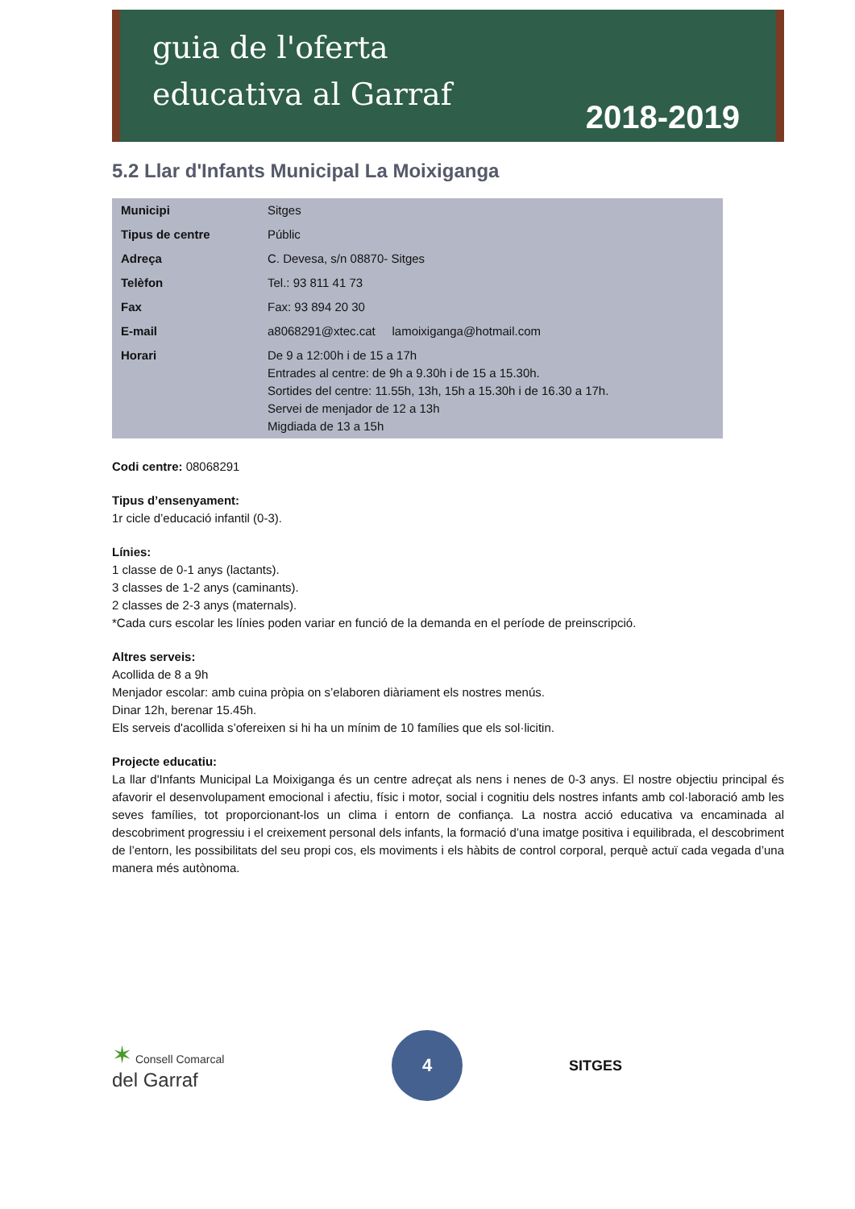guia de l'oferta
educativa al Garraf
2018-2019
5.2 Llar d'Infants Municipal La Moixiganga
| Municipi | Sitges |
| Tipus de centre | Públic |
| Adreça | C. Devesa, s/n 08870- Sitges |
| Telèfon | Tel.: 93 811 41 73 |
| Fax | Fax: 93 894 20 30 |
| E-mail | a8068291@xtec.cat lamoixiganga@hotmail.com |
| Horari | De 9 a 12:00h i de 15 a 17h Entrades al centre: de 9h a 9.30h i de 15 a 15.30h. Sortides del centre: 11.55h, 13h, 15h a 15.30h i de 16.30 a 17h. Servei de menjador de 12 a 13h Migdiada de 13 a 15h |
Codi centre: 08068291
Tipus d’ensenyament:
1r cicle d’educació infantil (0-3).
Línies:
1 classe de 0-1 anys (lactants).
3 classes de 1-2 anys (caminants).
2 classes de 2-3 anys (maternals).
*Cada curs escolar les línies poden variar en funció de la demanda en el període de preinscripció.
Altres serveis:
Acollida de 8 a 9h
Menjador escolar: amb cuina pròpia on s’elaboren diàriament els nostres menús.
Dinar 12h, berenar 15.45h.
Els serveis d'acollida s’ofereixen si hi ha un mínim de 10 famílies que els sol·licitin.
Projecte educatiu:
La llar d'Infants Municipal La Moixiganga és un centre adreçat als nens i nenes de 0-3 anys. El nostre objectiu principal és afavorir el desenvolupament emocional i afectiu, físic i motor, social i cognitiu dels nostres infants amb col·laboració amb les seves famílies, tot proporcionant-los un clima i entorn de confiança. La nostra acció educativa va encaminada al descobriment progressiu i el creixement personal dels infants, la formació d’una imatge positiva i equilibrada, el descobriment de l’entorn, les possibilitats del seu propi cos, els moviments i els hàbits de control corporal, perquè actuï cada vegada d’una manera més autònoma.
✶ Consell Comarcal
del Garraf
4
SITGES